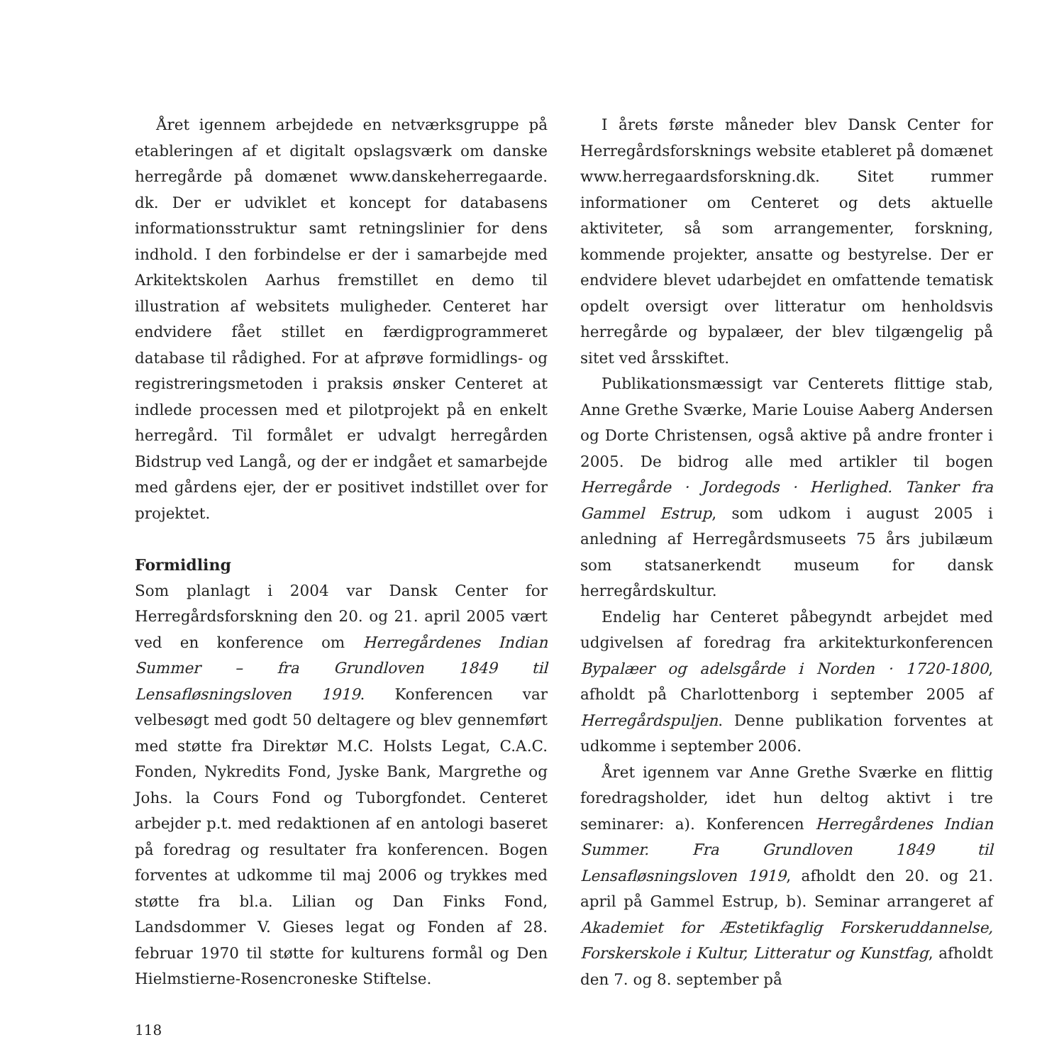Året igennem arbejdede en netværksgruppe på etableringen af et digitalt opslagsværk om danske herregårde på domænet www.danskeherregaarde. dk. Der er udviklet et koncept for databasens informationsstruktur samt retningslinier for dens indhold. I den forbindelse er der i samarbejde med Arkitektskolen Aarhus fremstillet en demo til illustration af websitets muligheder. Centeret har endvidere fået stillet en færdigprogrammeret database til rådighed. For at afprøve formidlings- og registreringsmetoden i praksis ønsker Centeret at indlede processen med et pilotprojekt på en enkelt herregård. Til formålet er udvalgt herregården Bidstrup ved Langå, og der er indgået et samarbejde med gårdens ejer, der er positivet indstillet over for projektet.
Formidling
Som planlagt i 2004 var Dansk Center for Herregårdsforskning den 20. og 21. april 2005 vært ved en konference om Herregårdenes Indian Summer – fra Grundloven 1849 til Lensafløsningsloven 1919. Konferencen var velbesøgt med godt 50 deltagere og blev gennemført med støtte fra Direktør M.C. Holsts Legat, C.A.C. Fonden, Nykredits Fond, Jyske Bank, Margrethe og Johs. la Cours Fond og Tuborgfondet. Centeret arbejder p.t. med redaktionen af en antologi baseret på foredrag og resultater fra konferencen. Bogen forventes at udkomme til maj 2006 og trykkes med støtte fra bl.a. Lilian og Dan Finks Fond, Landsdommer V. Gieses legat og Fonden af 28. februar 1970 til støtte for kulturens formål og Den Hielmstierne-Rosencroneske Stiftelse.
I årets første måneder blev Dansk Center for Herregårdsforsknings website etableret på domænet www.herregaardsforskning.dk. Sitet rummer informationer om Centeret og dets aktuelle aktiviteter, så som arrangementer, forskning, kommende projekter, ansatte og bestyrelse. Der er endvidere blevet udarbejdet en omfattende tematisk opdelt oversigt over litteratur om henholdsvis herregårde og bypalæer, der blev tilgængelig på sitet ved årsskiftet.
Publikationsmæssigt var Centerets flittige stab, Anne Grethe Sværke, Marie Louise Aaberg Andersen og Dorte Christensen, også aktive på andre fronter i 2005. De bidrog alle med artikler til bogen Herregårde · Jordegods · Herlighed. Tanker fra Gammel Estrup, som udkom i august 2005 i anledning af Herregårdsmuseets 75 års jubilæum som statsanerkendt museum for dansk herregårdskultur.
Endelig har Centeret påbegyndt arbejdet med udgivelsen af foredrag fra arkitekturkonferencen Bypalæer og adelsgårde i Norden · 1720-1800, afholdt på Charlottenborg i september 2005 af Herregårdspuljen. Denne publikation forventes at udkomme i september 2006.
Året igennem var Anne Grethe Sværke en flittig foredragsholder, idet hun deltog aktivt i tre seminarer: a). Konferencen Herregårdenes Indian Summer. Fra Grundloven 1849 til Lensafløsningsloven 1919, afholdt den 20. og 21. april på Gammel Estrup, b). Seminar arrangeret af Akademiet for Æstetikfaglig Forskeruddannelse, Forskerskole i Kultur, Litteratur og Kunstfag, afholdt den 7. og 8. september på
118